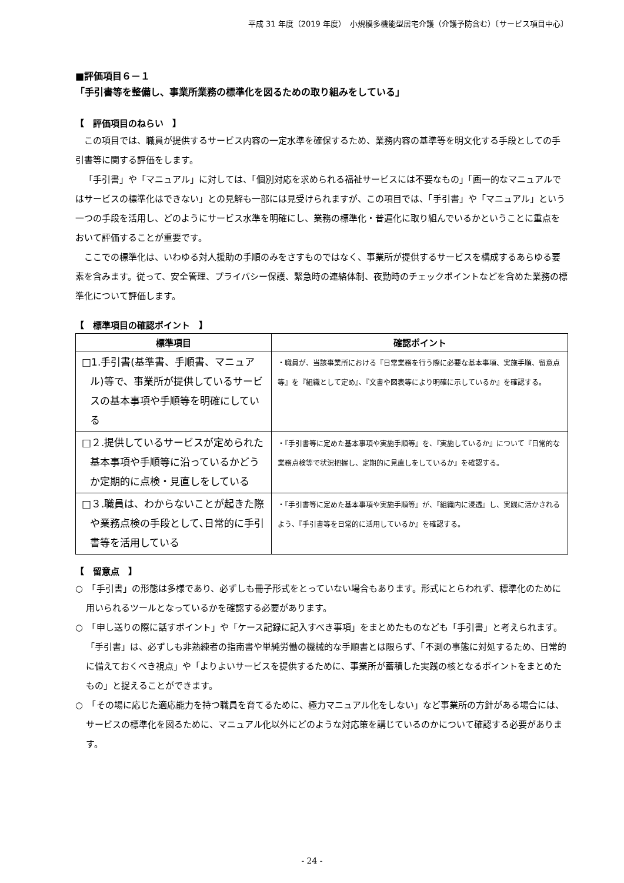平成 31 年度（2019 年度）　小規模多機能型居宅介護（介護予防含む）〔サービス項目中心〕
■評価項目６－１
「手引書等を整備し、事業所業務の標準化を図るための取り組みをしている」
【　評価項目のねらい　】
この項目では、職員が提供するサービス内容の一定水準を確保するため、業務内容の基準等を明文化する手段としての手引書等に関する評価をします。
「手引書」や「マニュアル」に対しては、「個別対応を求められる福祉サービスには不要なもの」「画一的なマニュアルではサービスの標準化はできない」との見解も一部には見受けられますが、この項目では、「手引書」や「マニュアル」という一つの手段を活用し、どのようにサービス水準を明確にし、業務の標準化・普遍化に取り組んでいるかということに重点をおいて評価することが重要です。
ここでの標準化は、いわゆる対人援助の手順のみをさすものではなく、事業所が提供するサービスを構成するあらゆる要素を含みます。従って、安全管理、プライバシー保護、緊急時の連絡体制、夜勤時のチェックポイントなどを含めた業務の標準化について評価します。
【　標準項目の確認ポイント　】
| 標準項目 | 確認ポイント |
| --- | --- |
| □1.手引書(基準書、手順書、マニュアル)等で、事業所が提供しているサービスの基本事項や手順等を明確にしている | ・職員が、当該事業所における『日常業務を行う際に必要な基本事項、実施手順、留意点等』を『組織として定め』、『文書や図表等により明確に示しているか』を確認する。 |
| □２.提供しているサービスが定められた基本事項や手順等に沿っているかどうか定期的に点検・見直しをしている | ・『手引書等に定めた基本事項や実施手順等』を、『実施しているか』について『日常的な業務点検等で状況把握し、定期的に見直しをしているか』を確認する。 |
| □３.職員は、わからないことが起きた際や業務点検の手段として､日常的に手引書等を活用している | ・『手引書等に定めた基本事項や実施手順等』が、『組織内に浸透』し、実践に活かされるよう、『手引書等を日常的に活用しているか』を確認する。 |
【　留意点　】
○　「手引書」の形態は多様であり、必ずしも冊子形式をとっていない場合もあります。形式にとらわれず、標準化のために用いられるツールとなっているかを確認する必要があります。
○　「申し送りの際に話すポイント」や「ケース記録に記入すべき事項」をまとめたものなども「手引書」と考えられます。「手引書」は、必ずしも非熟練者の指南書や単純労働の機械的な手順書とは限らず、「不測の事態に対処するため、日常的に備えておくべき視点」や「よりよいサービスを提供するために、事業所が蓄積した実践の核となるポイントをまとめたもの」と捉えることができます。
○　「その場に応じた適応能力を持つ職員を育てるために、極力マニュアル化をしない」など事業所の方針がある場合には、サービスの標準化を図るために、マニュアル化以外にどのような対応策を講じているのかについて確認する必要があります。
- 24 -